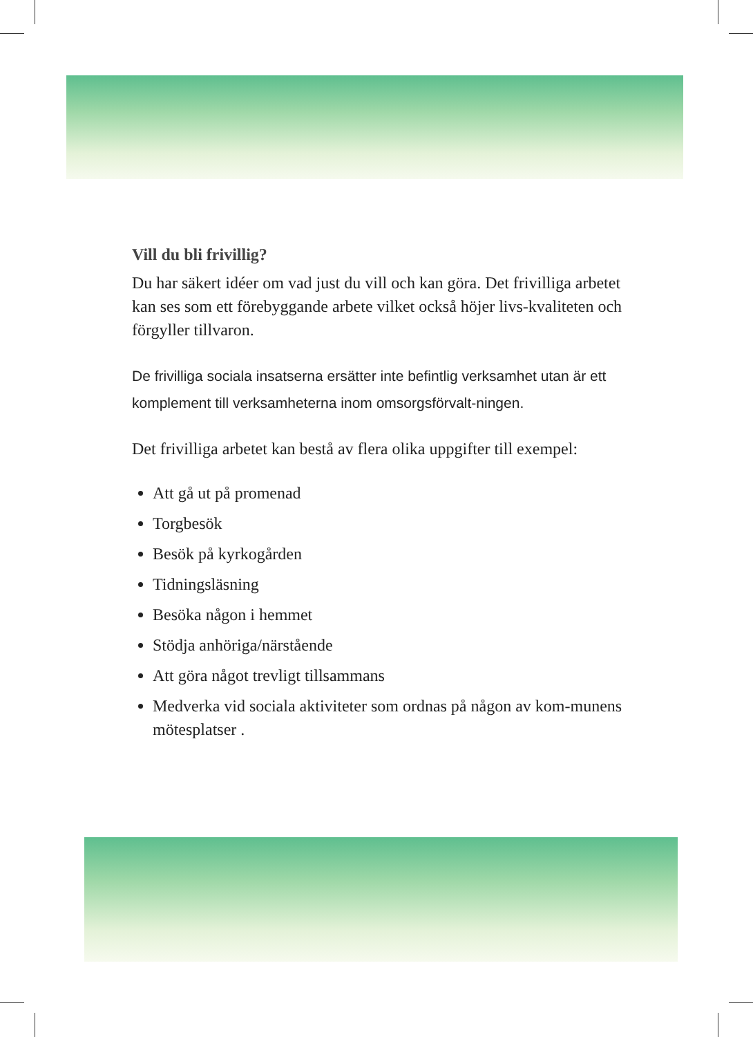Vill du bli frivillig?
Du har säkert idéer om vad just du vill och kan göra. Det frivilliga arbetet kan ses som ett förebyggande arbete vilket också höjer livs-kvaliteten och förgyller tillvaron.
De frivilliga sociala insatserna ersätter inte befintlig verksamhet utan är ett komplement till verksamheterna inom omsorgsförvalt-ningen.
Det frivilliga arbetet kan bestå av flera olika uppgifter till exempel:
Att gå ut på promenad
Torgbesök
Besök på kyrkogården
Tidningsläsning
Besöka någon i hemmet
Stödja anhöriga/närstående
Att göra något trevligt tillsammans
Medverka vid sociala aktiviteter som ordnas på någon av kom-munens mötesplatser .